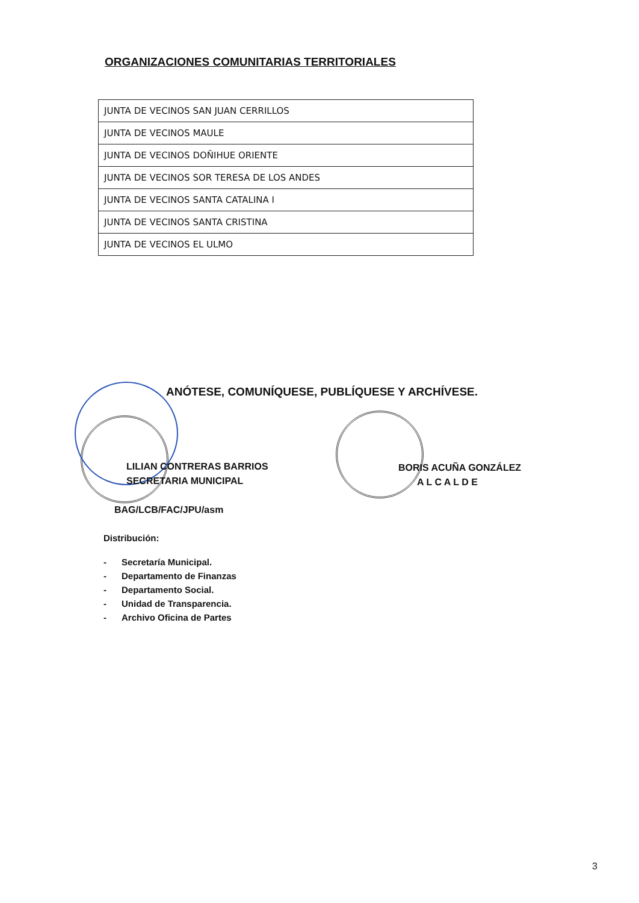ORGANIZACIONES COMUNITARIAS TERRITORIALES
| JUNTA DE VECINOS SAN JUAN CERRILLOS |
| JUNTA DE VECINOS MAULE |
| JUNTA DE VECINOS DOÑIHUE ORIENTE |
| JUNTA DE VECINOS SOR TERESA DE LOS ANDES |
| JUNTA DE VECINOS SANTA CATALINA I |
| JUNTA DE VECINOS SANTA CRISTINA |
| JUNTA DE VECINOS EL ULMO |
ANÓTESE, COMUNÍQUESE, PUBLÍQUESE Y ARCHÍVESE.
LILIAN CONTRERAS BARRIOS
SECRETARIA MUNICIPAL
BORIS ACUÑA GONZÁLEZ
A L C A L D E
BAG/LCB/FAC/JPU/asm
Distribución:
- Secretaría Municipal.
- Departamento de Finanzas
- Departamento Social.
- Unidad de Transparencia.
- Archivo Oficina de Partes
3